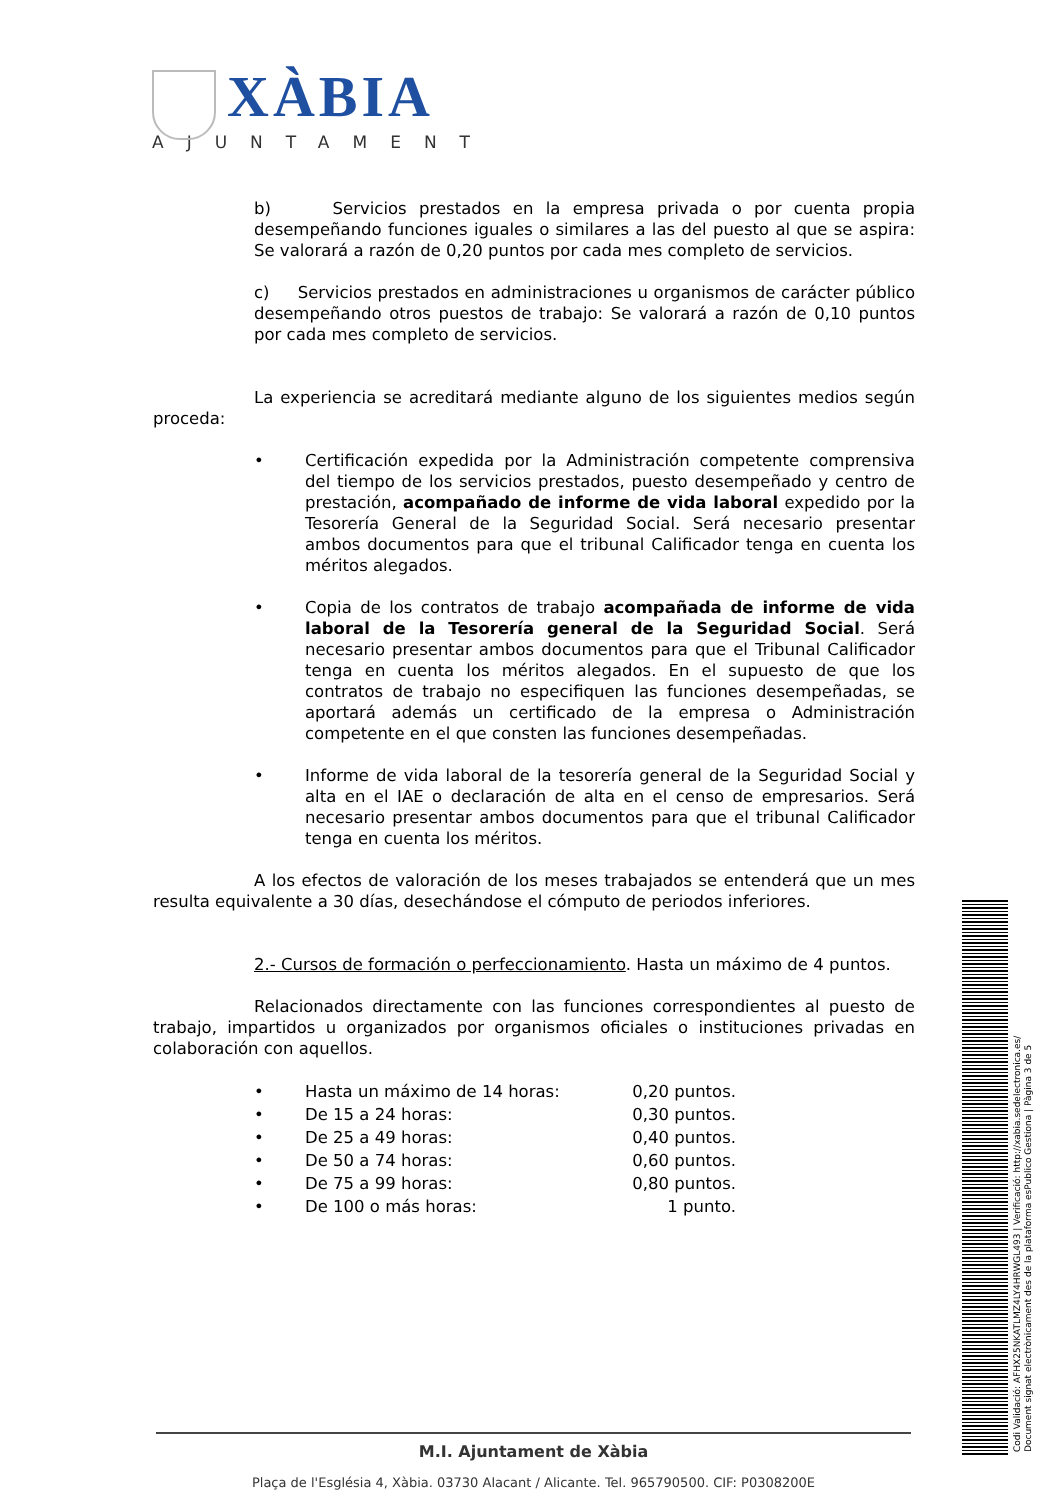XÀBIA
AJUNTAMENT
b) Servicios prestados en la empresa privada o por cuenta propia desempeñando funciones iguales o similares a las del puesto al que se aspira: Se valorará a razón de 0,20 puntos por cada mes completo de servicios.
c) Servicios prestados en administraciones u organismos de carácter público desempeñando otros puestos de trabajo: Se valorará a razón de 0,10 puntos por cada mes completo de servicios.
La experiencia se acreditará mediante alguno de los siguientes medios según proceda:
• Certificación expedida por la Administración competente comprensiva del tiempo de los servicios prestados, puesto desempeñado y centro de prestación, acompañado de informe de vida laboral expedido por la Tesorería General de la Seguridad Social. Será necesario presentar ambos documentos para que el tribunal Calificador tenga en cuenta los méritos alegados.
• Copia de los contratos de trabajo acompañada de informe de vida laboral de la Tesorería general de la Seguridad Social. Será necesario presentar ambos documentos para que el Tribunal Calificador tenga en cuenta los méritos alegados. En el supuesto de que los contratos de trabajo no especifiquen las funciones desempeñadas, se aportará además un certificado de la empresa o Administración competente en el que consten las funciones desempeñadas.
• Informe de vida laboral de la tesorería general de la Seguridad Social y alta en el IAE o declaración de alta en el censo de empresarios. Será necesario presentar ambos documentos para que el tribunal Calificador tenga en cuenta los méritos.
A los efectos de valoración de los meses trabajados se entenderá que un mes resulta equivalente a 30 días, desechándose el cómputo de periodos inferiores.
2.- Cursos de formación o perfeccionamiento. Hasta un máximo de 4 puntos.
Relacionados directamente con las funciones correspondientes al puesto de trabajo, impartidos u organizados por organismos oficiales o instituciones privadas en colaboración con aquellos.
• Hasta un máximo de 14 horas: 0,20 puntos.
• De 15 a 24 horas: 0,30 puntos.
• De 25 a 49 horas: 0,40 puntos.
• De 50 a 74 horas: 0,60 puntos.
• De 75 a 99 horas: 0,80 puntos.
• De 100 o más horas: 1 punto.
M.I. Ajuntament de Xàbia
Plaça de l'Església 4, Xàbia. 03730 Alacant / Alicante. Tel. 965790500. CIF: P0308200E
Codi Validació: AFHX25NKATLMZ4LY4HRWGL493 | Verificació: http://xabia.sedelectronica.es/
Document signat electrònicament des de la plataforma esPublico Gestiona | Pàgina 3 de 5